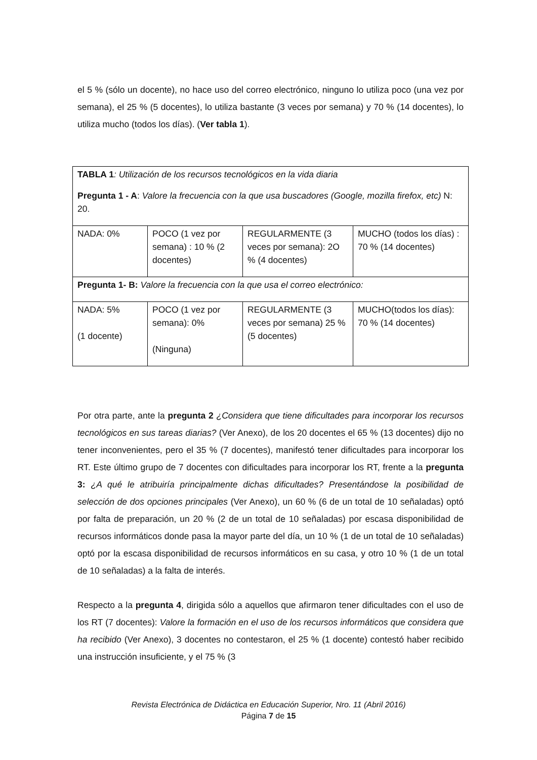el 5 % (sólo un docente), no hace uso del correo electrónico, ninguno lo utiliza poco (una vez por semana), el 25 % (5 docentes), lo utiliza bastante (3 veces por semana) y 70 % (14 docentes), lo utiliza mucho (todos los días). (Ver tabla 1).
| TABLA 1 : Utilización de los recursos tecnológicos en la vida diaria Pregunta 1 - A : Valore la frecuencia con la que usa buscadores (Google, mozilla firefox, etc) N: 20. | | | |
| NADA: 0% | POCO (1 vez por semana) : 10 % (2 docentes) | REGULARMENTE (3 veces por semana): 2O % (4 docentes) | MUCHO (todos los días) : 70 % (14 docentes) |
| Pregunta 1- B: Valore la frecuencia con la que usa el correo electrónico: | | | |
| NADA: 5% (1 docente) | POCO (1 vez por semana): 0% (Ninguna) | REGULARMENTE (3 veces por semana) 25 % (5 docentes) | MUCHO(todos los días): 70 % (14 docentes) |
Por otra parte, ante la pregunta 2 ¿Considera que tiene dificultades para incorporar los recursos tecnológicos en sus tareas diarias? (Ver Anexo), de los 20 docentes el 65 % (13 docentes) dijo no tener inconvenientes, pero el 35 % (7 docentes), manifestó tener dificultades para incorporar los RT. Este último grupo de 7 docentes con dificultades para incorporar los RT, frente a la pregunta 3: ¿A qué le atribuiría principalmente dichas dificultades? Presentándose la posibilidad de selección de dos opciones principales (Ver Anexo), un 60 % (6 de un total de 10 señaladas) optó por falta de preparación, un 20 % (2 de un total de 10 señaladas) por escasa disponibilidad de recursos informáticos donde pasa la mayor parte del día, un 10 % (1 de un total de 10 señaladas) optó por la escasa disponibilidad de recursos informáticos en su casa, y otro 10 % (1 de un total de 10 señaladas) a la falta de interés.
Respecto a la pregunta 4, dirigida sólo a aquellos que afirmaron tener dificultades con el uso de los RT (7 docentes): Valore la formación en el uso de los recursos informáticos que considera que ha recibido (Ver Anexo), 3 docentes no contestaron, el 25 % (1 docente) contestó haber recibido una instrucción insuficiente, y el 75 % (3
Revista Electrónica de Didáctica en Educación Superior, Nro. 11 (Abril 2016)
Página 7 de 15